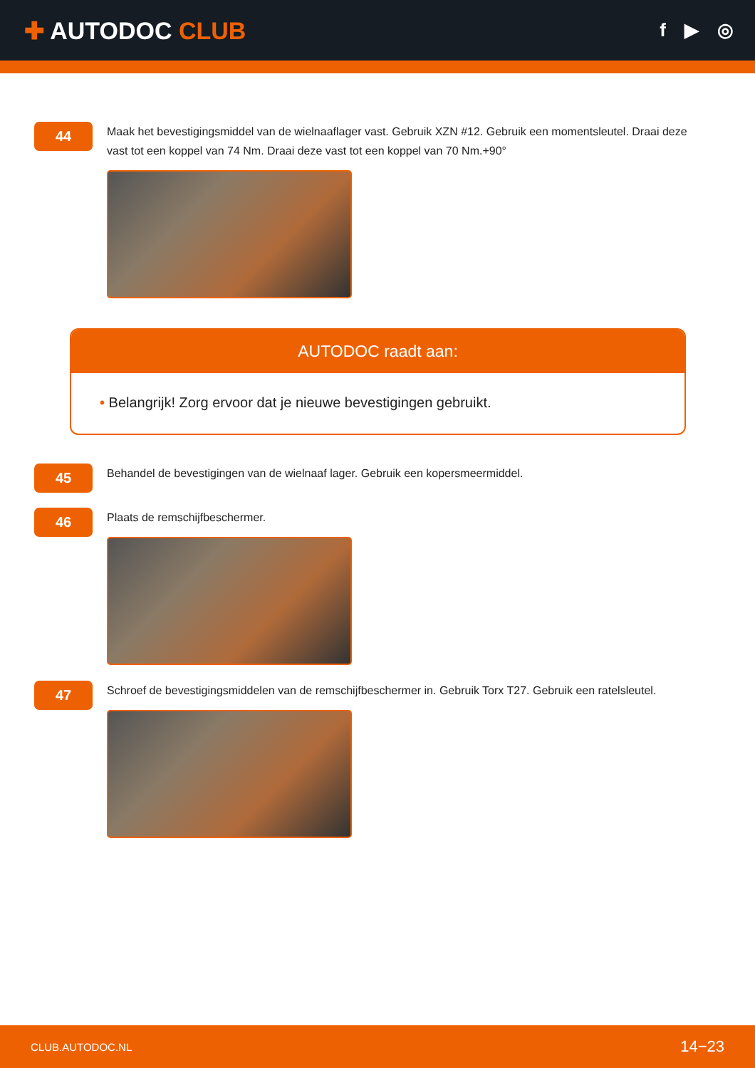✚ AUTODOC CLUB
f ▶ ◎
44
Maak het bevestigingsmiddel van de wielnaaflager vast. Gebruik XZN #12. Gebruik een momentsleutel. Draai deze vast tot een koppel van 74 Nm. Draai deze vast tot een koppel van 70 Nm.+90°
AUTODOC raadt aan:
• Belangrijk! Zorg ervoor dat je nieuwe bevestigingen gebruikt.
45
Behandel de bevestigingen van de wielnaaf lager. Gebruik een kopersmeermiddel.
46
Plaats de remschijfbeschermer.
47
Schroef de bevestigingsmiddelen van de remschijfbeschermer in. Gebruik Torx T27. Gebruik een ratelsleutel.
CLUB.AUTODOC.NL 14−23